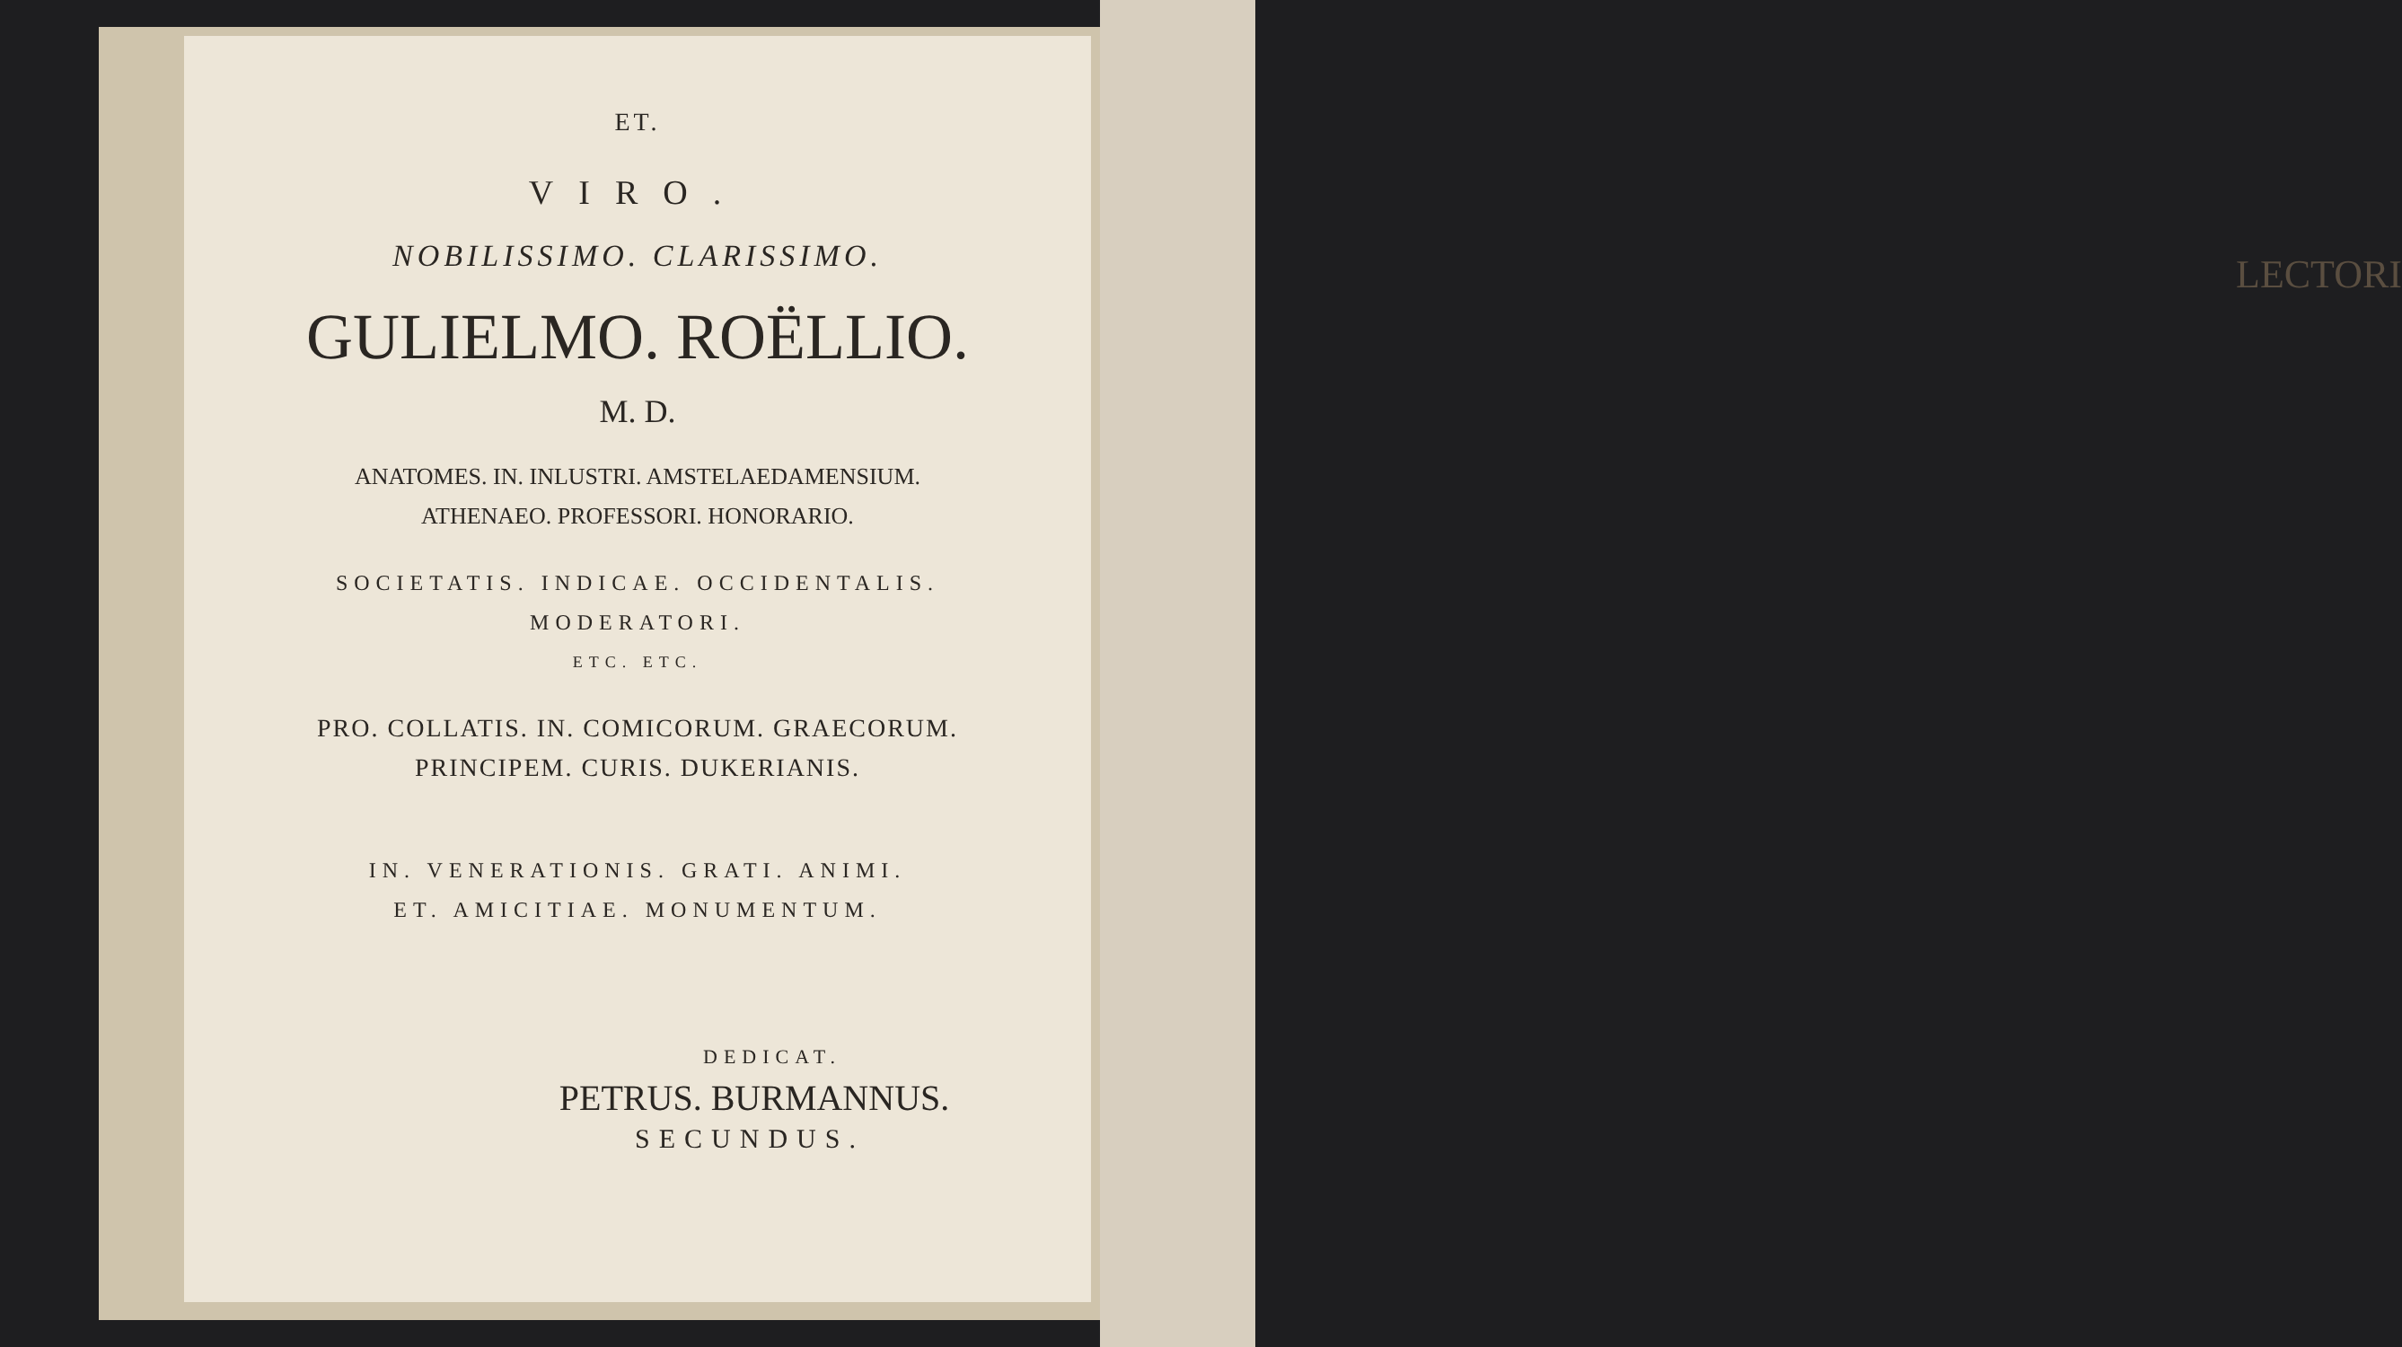LECTORI
ET.
VIRO.
NOBILISSIMO. CLARISSIMO.
GULIELMO. ROËLLIO.
M. D.
ANATOMES. IN. INLUSTRI. AMSTELAEDAMENSIUM.
ATHENAEO. PROFESSORI. HONORARIO.
SOCIETATIS. INDICAE. OCCIDENTALIS.
MODERATORI.
ETC. ETC.
PRO. COLLATIS. IN. COMICORUM. GRAECORUM.
PRINCIPEM. CURIS. DUKERIANIS.
IN. VENERATIONIS. GRATI. ANIMI.
ET. AMICITIAE. MONUMENTUM.
DEDICAT.
PETRUS. BURMANNUS.
SECUNDUS.